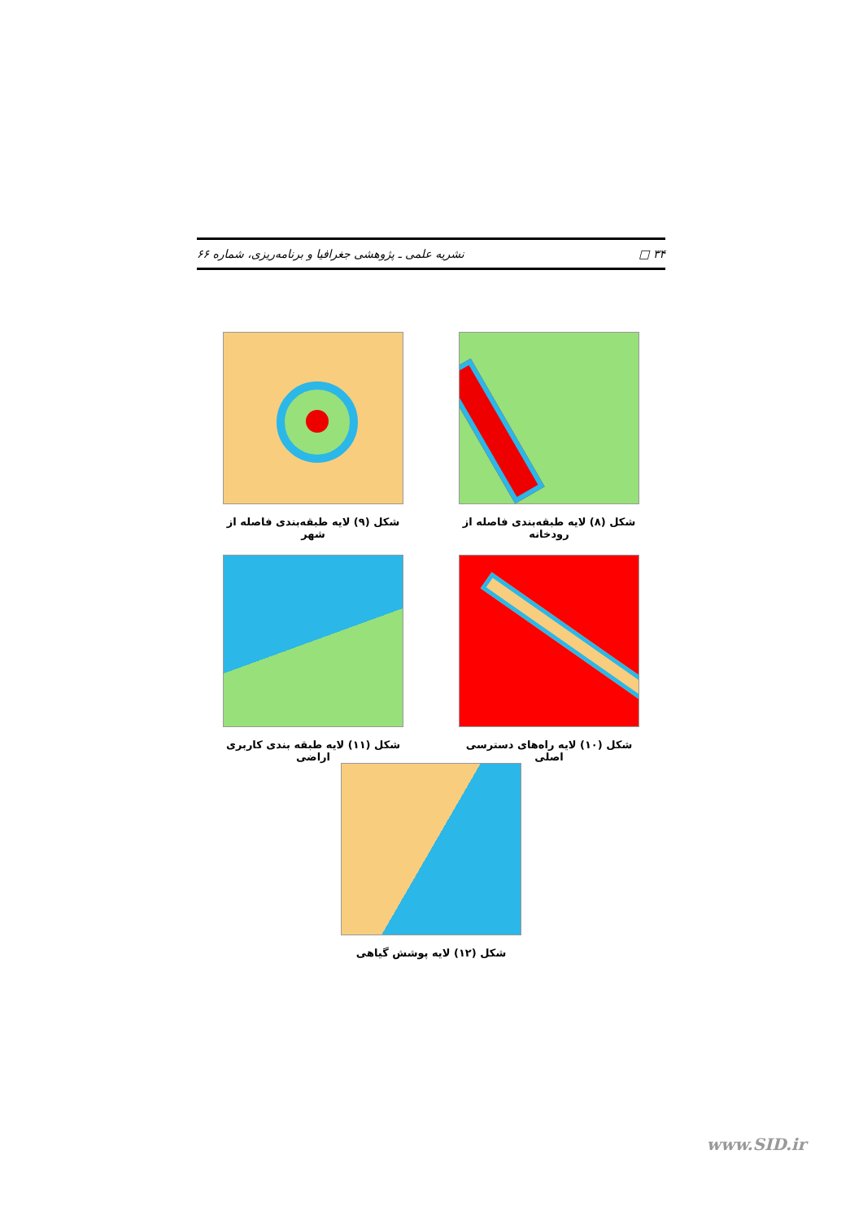۳۴ □ نشریه علمی ـ پژوهشی جغرافیا و برنامه‌ریزی، شماره ۶۶
شکل (۸) لایه طبقه‌بندی فاصله از رودخانه
شکل (۹) لایه طبقه‌بندی فاصله از شهر
شکل (۱۰) لایه راه‌های دسترسی اصلی
شکل (۱۱) لایه طبقه بندی کاربری اراضی
شکل (۱۲) لایه پوشش گیاهی
www.SID.ir